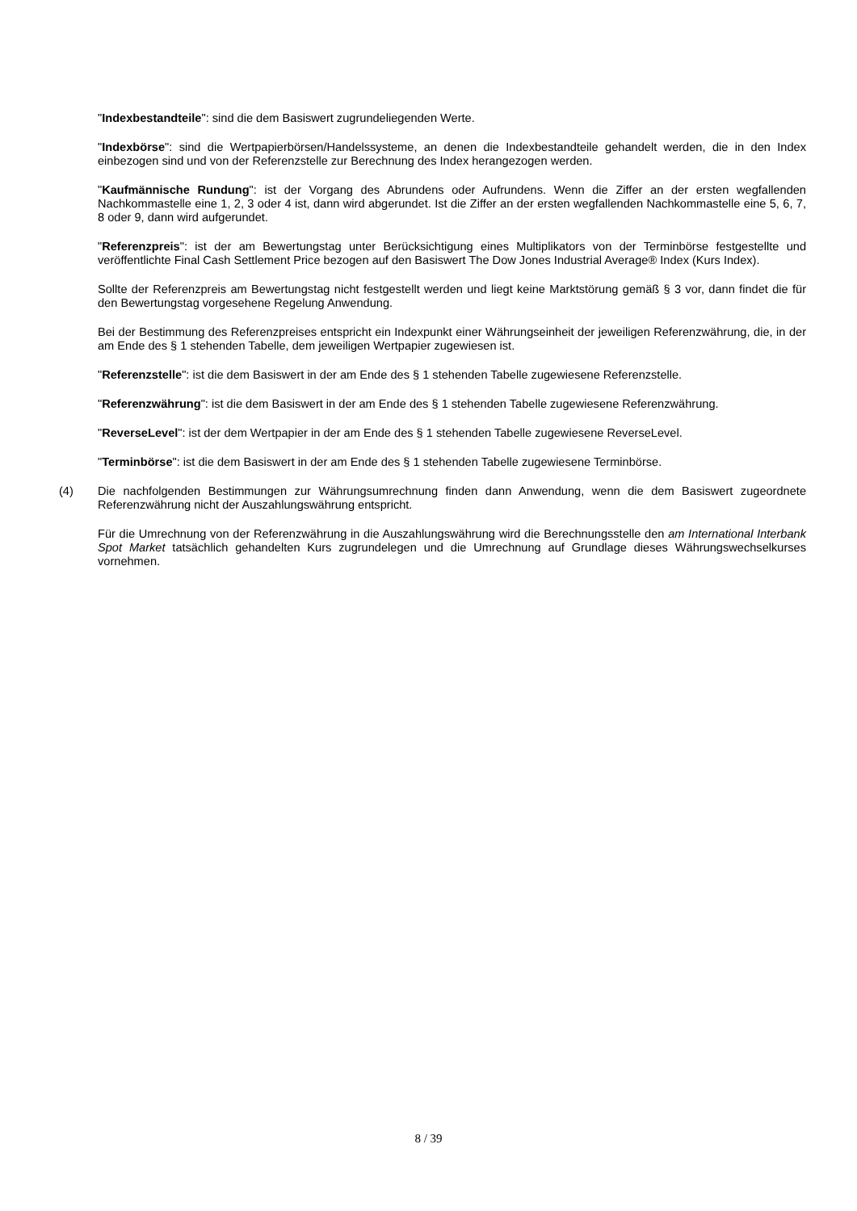"Indexbestandteile": sind die dem Basiswert zugrundeliegenden Werte.
"Indexbörse": sind die Wertpapierbörsen/Handelssysteme, an denen die Indexbestandteile gehandelt werden, die in den Index einbezogen sind und von der Referenzstelle zur Berechnung des Index herangezogen werden.
"Kaufmännische Rundung": ist der Vorgang des Abrundens oder Aufrundens. Wenn die Ziffer an der ersten wegfallenden Nachkommastelle eine 1, 2, 3 oder 4 ist, dann wird abgerundet. Ist die Ziffer an der ersten wegfallenden Nachkommastelle eine 5, 6, 7, 8 oder 9, dann wird aufgerundet.
"Referenzpreis": ist der am Bewertungstag unter Berücksichtigung eines Multiplikators von der Terminbörse festgestellte und veröffentlichte Final Cash Settlement Price bezogen auf den Basiswert The Dow Jones Industrial Average® Index (Kurs Index).
Sollte der Referenzpreis am Bewertungstag nicht festgestellt werden und liegt keine Marktstörung gemäß § 3 vor, dann findet die für den Bewertungstag vorgesehene Regelung Anwendung.
Bei der Bestimmung des Referenzpreises entspricht ein Indexpunkt einer Währungseinheit der jeweiligen Referenzwährung, die, in der am Ende des § 1 stehenden Tabelle, dem jeweiligen Wertpapier zugewiesen ist.
"Referenzstelle": ist die dem Basiswert in der am Ende des § 1 stehenden Tabelle zugewiesene Referenzstelle.
"Referenzwährung": ist die dem Basiswert in der am Ende des § 1 stehenden Tabelle zugewiesene Referenzwährung.
"ReverseLevel": ist der dem Wertpapier in der am Ende des § 1 stehenden Tabelle zugewiesene ReverseLevel.
"Terminbörse": ist die dem Basiswert in der am Ende des § 1 stehenden Tabelle zugewiesene Terminbörse.
(4) Die nachfolgenden Bestimmungen zur Währungsumrechnung finden dann Anwendung, wenn die dem Basiswert zugeordnete Referenzwährung nicht der Auszahlungswährung entspricht.
Für die Umrechnung von der Referenzwährung in die Auszahlungswährung wird die Berechnungsstelle den am International Interbank Spot Market tatsächlich gehandelten Kurs zugrundelegen und die Umrechnung auf Grundlage dieses Währungswechselkurses vornehmen.
8 / 39